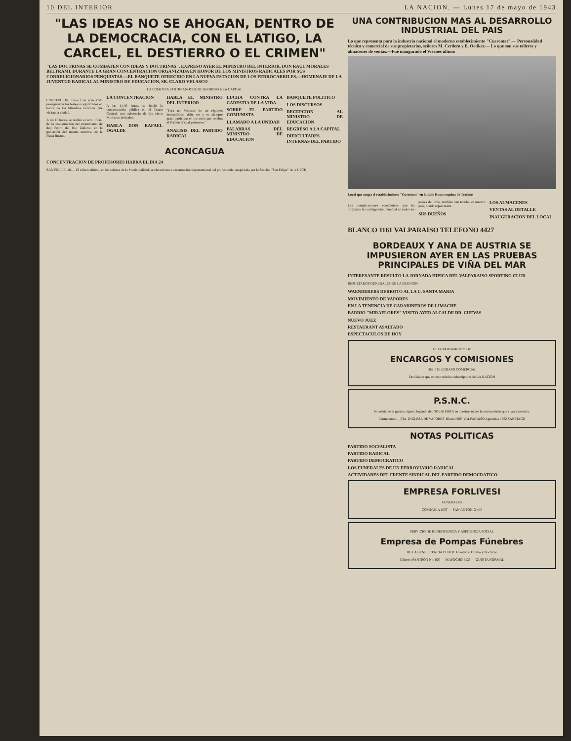10 DEL INTERIOR LA NACION. — Lunes 17 de mayo de 1943
"LAS IDEAS NO SE AHOGAN, DENTRO DE LA DEMOCRACIA, CON EL LATIGO, LA CARCEL, EL DESTIERRO O EL CRIMEN"
"LAS DOCTRINAS SE COMBATEN CON IDEAS Y DOCTRINAS", EXPRESO AYER EL MINISTRO DEL INTERIOR, DON RAUL MORALES BELTRAMI, DURANTE LA GRAN CONCENTRACION ORGANIZADA EN HONOR DE LOS MINISTROS RADICALES POR SUS CORRELIGIONARIOS PENQUISTAS.—EL BANQUETE OFRECIDO EN LA NUEVA ESTACION DE LOS FERROCARRILES.—HOMENAJE DE LA JUVENTUD RADICAL AL MINISTRO DE EDUCACION, SR. CLARO VELASCO
LA COMITIVA PARTIO ANOCHE DE REGRESO A LA CAPITAL
CONCEPCION, 16.— Con gran éxito prosiguieron los festejos organizados en honor de los Ministros radicales que visitan la ciudad.
A las 10 horas, se realizó el acto oficial de la inauguración del monumento de don Pedro del Río Zañartu, en la población del mismo nombre, en la Plaza Bustos.
LA CONCENTRACION
A las 11.40 horas, se inició la concentración pública en el Teatro Central, con asistencia de los cinco Ministros invitados.
HABLA DON RAFAEL OGALDE
HABLA EL MINISTRO DEL INTERIOR
"Para un Ministro de un régimen democrático, debe ser y es siempre grato participar en los actos que celebra el Partido al cual pertenece."
ANALISIS DEL PARTIDO RADICAL
LUCHA CONTRA LA CARESTIA DE LA VIDA
SOBRE EL PARTIDO COMUNISTA
LLAMADO A LA UNIDAD
PALABRAS DEL MINISTRO DE EDUCACION
BANQUETE POLITICO
LOS DISCURSOS
RECEPCION AL MINISTRO DE EDUCACION
REGRESO A LA CAPITAL
DIFICULTADES INTERNAS DEL PARTIDO
ACONCAGUA
CONCENTRACION DE PROFESORES HABRA EL DIA 24
SAN FELIPE, 16.— El sábado último, en los salones de la Municipalidad, se efectuó una concentración departamental del profesorado, auspiciada por la Sección "San Felipe" de la UPCH.
UNA CONTRIBUCION MAS AL DESARROLLO INDUSTRIAL DEL PAIS
Lo que representa para la industria nacional el moderno establecimiento "Cueromat".— Personalidad técnica y comercial de sus propietarios, señores M. Cerdero y E. Oetiker.— Lo que son sus talleres y almacenes de ventas.—Fué inaugurado el Viernes último
Local que ocupa el establecimiento "Cueromat" en la calle Rosas esquina de Teatinos
Las complicaciones económicas que ha originado la conflagración mundial en todos los países del orbe, también han tenido, en nuestro país, honda repercusión.
SUS DUEÑOS
LOS ALMACENES
VENTAS AL DETALLE
INAUGURACION DEL LOCAL
BLANCO 1161 VALPARAISO TELEFONO 4427
BORDEAUX Y ANA DE AUSTRIA SE IMPUSIERON AYER EN LAS PRUEBAS PRINCIPALES DE VIÑA DEL MAR
INTERESANTE RESULTO LA JORNADA HIPICA DEL VALPARAISO SPORTING CLUB
RESULTADOS GENERALES DE LA REUNION
WAENDERERS DERROTO AL LA U. SANTA MARIA
MOVIMIENTO DE VAPORES
EN LA TENENCIA DE CARABINEROS DE LIMACHE
BARRIO "MIRAFLORES" VISITO AYER ALCALDE DR. CUEVAS
NUEVO JUEZ
RESTAURANT ASALTADO
ESPECTACULOS DE HOY
EL DEPARTAMENTO DE
ENCARGOS Y COMISIONES
DEL TELEGRAFO COMERCIAL
Facilidades que encontrarán los subscriptores de LA NACION
P.S.N.C.
No obstante la guerra, siguen llegando de INGLATERRA en nuestras naves las mercaderías que el país necesita.
Pormenores:— CIA. INGLESA DE VAPORES. Blanco 689. VALPARAISO Agustinas 1062 SANTIAGO
NOTAS POLITICAS
PARTIDO SOCIALISTA
PARTIDO RADICAL
PARTIDO DEMOCRATICO
LOS FUNERALES DE UN FERROVIARIO RADICAL
ACTIVIDADES DEL FRENTE SINDICAL DEL PARTIDO DEMOCRATICO
EMPRESA FORLIVESI
FUNERALES
COMPAÑIA 1037 — SAN ANTONIO 440
SERVICIO DE BENEFICENCIA Y ASISTENCIA SOCIAL
Empresa de Pompas Fúnebres
DE LA BENEFICENCIA PUBLICA Servicio Diurno y Nocturno
Talleres: PANTEON N.o 800 — MAPOCHO 4125 — QUINTA NORMAL